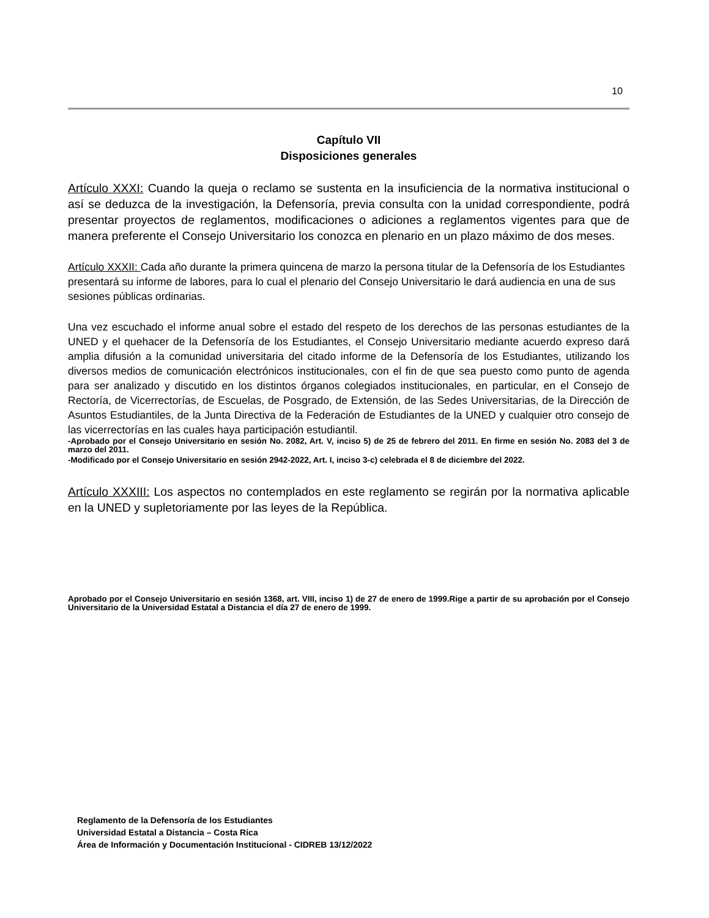10
Capítulo VII
Disposiciones generales
Artículo XXXI: Cuando la queja o reclamo se sustenta en la insuficiencia de la normativa institucional o así se deduzca de la investigación, la Defensoría, previa consulta con la unidad correspondiente, podrá presentar proyectos de reglamentos, modificaciones o adiciones a reglamentos vigentes para que de manera preferente el Consejo Universitario los conozca en plenario en un plazo máximo de dos meses.
Artículo XXXII: Cada año durante la primera quincena de marzo la persona titular de la Defensoría de los Estudiantes presentará su informe de labores, para lo cual el plenario del Consejo Universitario le dará audiencia en una de sus sesiones públicas ordinarias.
Una vez escuchado el informe anual sobre el estado del respeto de los derechos de las personas estudiantes de la UNED y el quehacer de la Defensoría de los Estudiantes, el Consejo Universitario mediante acuerdo expreso dará amplia difusión a la comunidad universitaria del citado informe de la Defensoría de los Estudiantes, utilizando los diversos medios de comunicación electrónicos institucionales, con el fin de que sea puesto como punto de agenda para ser analizado y discutido en los distintos órganos colegiados institucionales, en particular, en el Consejo de Rectoría, de Vicerrectorías, de Escuelas, de Posgrado, de Extensión, de las Sedes Universitarias, de la Dirección de Asuntos Estudiantiles, de la Junta Directiva de la Federación de Estudiantes de la UNED y cualquier otro consejo de las vicerrectorías en las cuales haya participación estudiantil.
-Aprobado por el Consejo Universitario en sesión No. 2082, Art. V, inciso 5) de 25 de febrero del 2011. En firme en sesión No. 2083 del 3 de marzo del 2011.
-Modificado por el Consejo Universitario en sesión 2942-2022, Art. I, inciso 3-c) celebrada el 8 de diciembre del 2022.
Artículo XXXIII: Los aspectos no contemplados en este reglamento se regirán por la normativa aplicable en la UNED y supletoriamente por las leyes de la República.
Aprobado por el Consejo Universitario en sesión 1368, art. VIII, inciso 1) de 27 de enero de 1999.Rige a partir de su aprobación por el Consejo Universitario de la Universidad Estatal a Distancia el día 27 de enero de 1999.
Reglamento de la Defensoría de los Estudiantes
Universidad Estatal a Distancia – Costa Rica
Área de Información y Documentación Institucional - CIDREB 13/12/2022